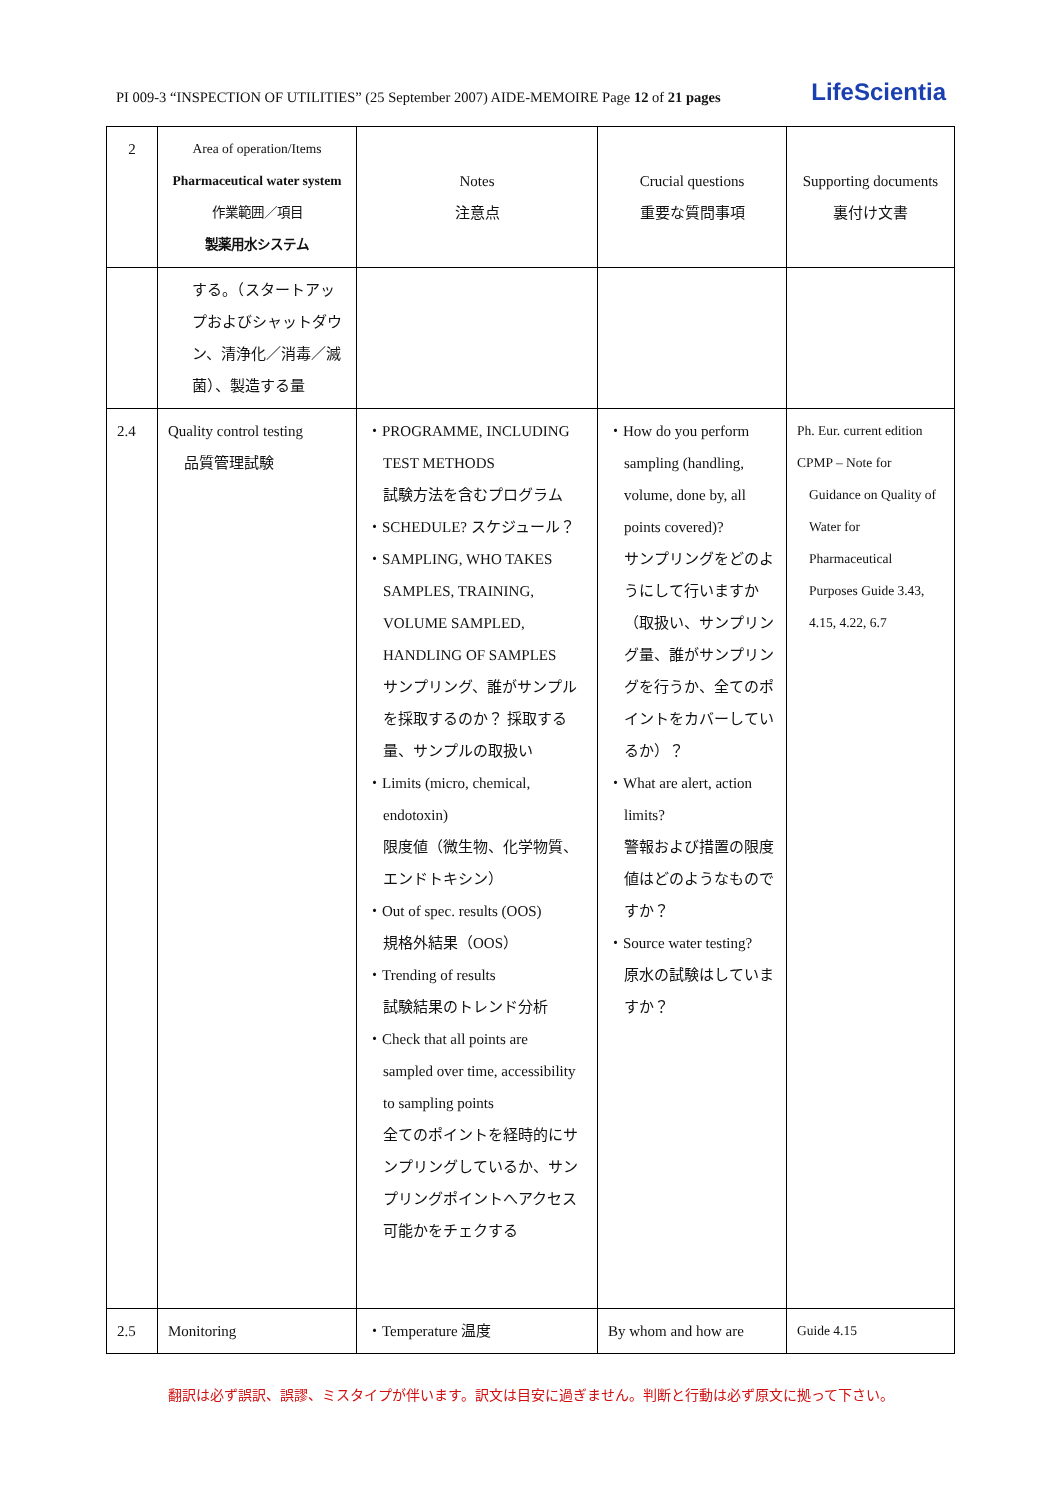PI 009-3 “INSPECTION OF UTILITIES” (25 September 2007) AIDE-MEMOIRE Page 12 of 21 pages LifeScientia
| 2 | Area of operation/Items Pharmaceutical water system 作業範囲／項目 製薬用水システム | Notes 注意点 | Crucial questions 重要な質問事項 | Supporting documents 裏付け文書 |
| --- | --- | --- | --- | --- |
| | する。（スタートアップおよびシャットダウン、清浄化／消毒／滅菌）、製造する量 | | | |
| 2.4 | Quality control testing 品質管理試験 | ・PROGRAMME, INCLUDING TEST METHODS 試験方法を含むプログラム ・SCHEDULE? スケジュール？ ・SAMPLING, WHO TAKES SAMPLES, TRAINING, VOLUME SAMPLED, HANDLING OF SAMPLES サンプリング、誰がサンプルを採取するのか？ 採取する量、サンプルの取扱い ・Limits (micro, chemical, endotoxin) 限度値（微生物、化学物質、エンドトキシン） ・Out of spec. results (OOS) 規格外結果（OOS） ・Trending of results 試験結果のトレンド分析 ・Check that all points are sampled over time, accessibility to sampling points 全てのポイントを経時的にサンプリングしているか、サンプリングポイントへアクセス可能かをチェクする | ・How do you perform sampling (handling, volume, done by, all points covered)? サンプリングをどのようにして行いますか（取扱い、サンプリング量、誰がサンプリングを行うか、全てのポイントをカバーしているか）？ ・What are alert, action limits? 警報および措置の限度値はどのようなものですか？ ・Source water testing? 原水の試験はしていますか？ | Ph. Eur. current edition CPMP – Note for Guidance on Quality of Water for Pharmaceutical Purposes Guide 3.43, 4.15, 4.22, 6.7 |
| 2.5 | Monitoring | ・Temperature 温度 | By whom and how are | Guide 4.15 |
翻訳は必ず誤訳、誤謬、ミスタイプが伴います。訳文は目安に過ぎません。判断と行動は必ず原文に拠って下さい。